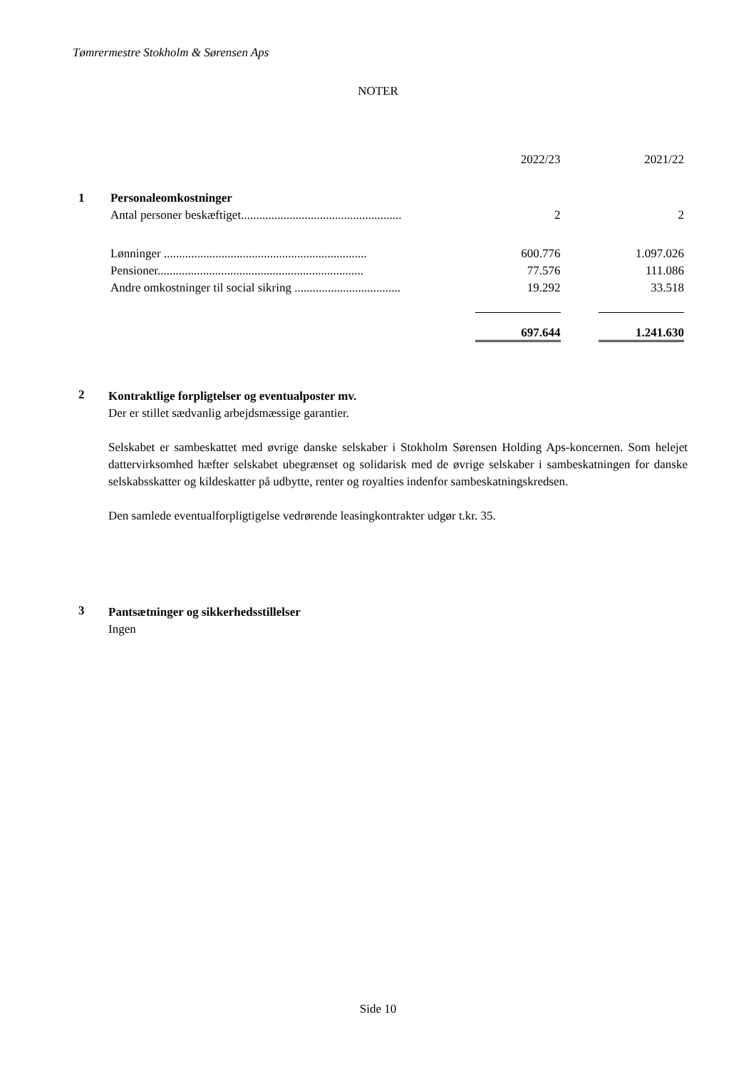Tømrermestre Stokholm & Sørensen Aps
NOTER
| | | 2022/23 | | 2021/22 |
| 1 | Personaleomkostninger | | | |
| | Antal personer beskæftiget..................................................... | 2 | | 2 |
| | Lønninger ................................................................... | 600.776 | | 1.097.026 |
| | Pensioner.................................................................... | 77.576 | | 111.086 |
| | Andre omkostninger til social sikring ................................... | 19.292 | | 33.518 |
| | | 697.644 | | 1.241.630 |
2
Kontraktlige forpligtelser og eventualposter mv.
Der er stillet sædvanlig arbejdsmæssige garantier.
Selskabet er sambeskattet med øvrige danske selskaber i Stokholm Sørensen Holding Aps-koncernen. Som helejet dattervirksomhed hæfter selskabet ubegrænset og solidarisk med de øvrige selskaber i sambeskatningen for danske selskabsskatter og kildeskatter på udbytte, renter og royalties indenfor sambeskatningskredsen.
Den samlede eventualforpligtigelse vedrørende leasingkontrakter udgør t.kr. 35.
3
Pantsætninger og sikkerhedsstillelser
Ingen
Side 10